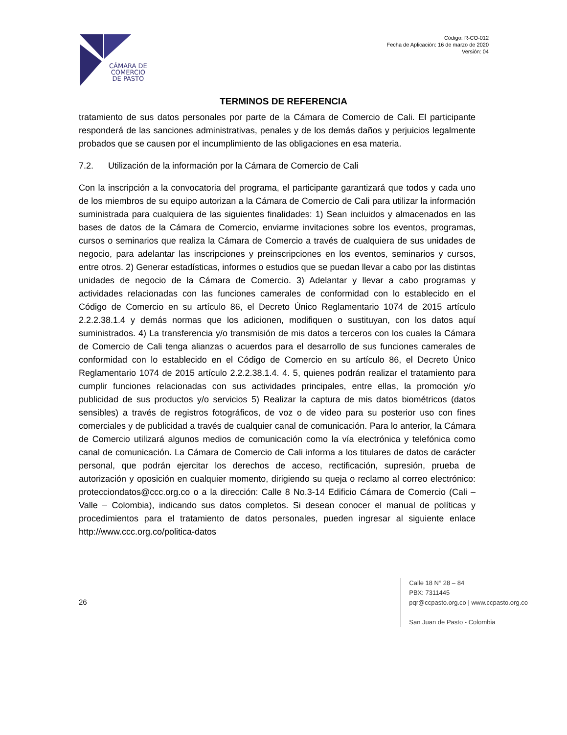CÁMARA DE
COMERCIO
DE PASTO
Código: R-CO-012
Fecha de Aplicación: 16 de marzo de 2020
Versión: 04
TERMINOS DE REFERENCIA
tratamiento de sus datos personales por parte de la Cámara de Comercio de Cali. El participante responderá de las sanciones administrativas, penales y de los demás daños y perjuicios legalmente probados que se causen por el incumplimiento de las obligaciones en esa materia.
7.2. Utilización de la información por la Cámara de Comercio de Cali
Con la inscripción a la convocatoria del programa, el participante garantizará que todos y cada uno de los miembros de su equipo autorizan a la Cámara de Comercio de Cali para utilizar la información suministrada para cualquiera de las siguientes finalidades: 1) Sean incluidos y almacenados en las bases de datos de la Cámara de Comercio, enviarme invitaciones sobre los eventos, programas, cursos o seminarios que realiza la Cámara de Comercio a través de cualquiera de sus unidades de negocio, para adelantar las inscripciones y preinscripciones en los eventos, seminarios y cursos, entre otros. 2) Generar estadísticas, informes o estudios que se puedan llevar a cabo por las distintas unidades de negocio de la Cámara de Comercio. 3) Adelantar y llevar a cabo programas y actividades relacionadas con las funciones camerales de conformidad con lo establecido en el Código de Comercio en su artículo 86, el Decreto Único Reglamentario 1074 de 2015 artículo 2.2.2.38.1.4 y demás normas que los adicionen, modifiquen o sustituyan, con los datos aquí suministrados. 4) La transferencia y/o transmisión de mis datos a terceros con los cuales la Cámara de Comercio de Cali tenga alianzas o acuerdos para el desarrollo de sus funciones camerales de conformidad con lo establecido en el Código de Comercio en su artículo 86, el Decreto Único Reglamentario 1074 de 2015 artículo 2.2.2.38.1.4. 4. 5, quienes podrán realizar el tratamiento para cumplir funciones relacionadas con sus actividades principales, entre ellas, la promoción y/o publicidad de sus productos y/o servicios 5) Realizar la captura de mis datos biométricos (datos sensibles) a través de registros fotográficos, de voz o de video para su posterior uso con fines comerciales y de publicidad a través de cualquier canal de comunicación. Para lo anterior, la Cámara de Comercio utilizará algunos medios de comunicación como la vía electrónica y telefónica como canal de comunicación. La Cámara de Comercio de Cali informa a los titulares de datos de carácter personal, que podrán ejercitar los derechos de acceso, rectificación, supresión, prueba de autorización y oposición en cualquier momento, dirigiendo su queja o reclamo al correo electrónico: protecciondatos@ccc.org.co o a la dirección: Calle 8 No.3-14 Edificio Cámara de Comercio (Cali – Valle – Colombia), indicando sus datos completos. Si desean conocer el manual de políticas y procedimientos para el tratamiento de datos personales, pueden ingresar al siguiente enlace http://www.ccc.org.co/politica-datos
26
Calle 18 N° 28 – 84
PBX: 7311445
pqr@ccpasto.org.co | www.ccpasto.org.co
San Juan de Pasto - Colombia